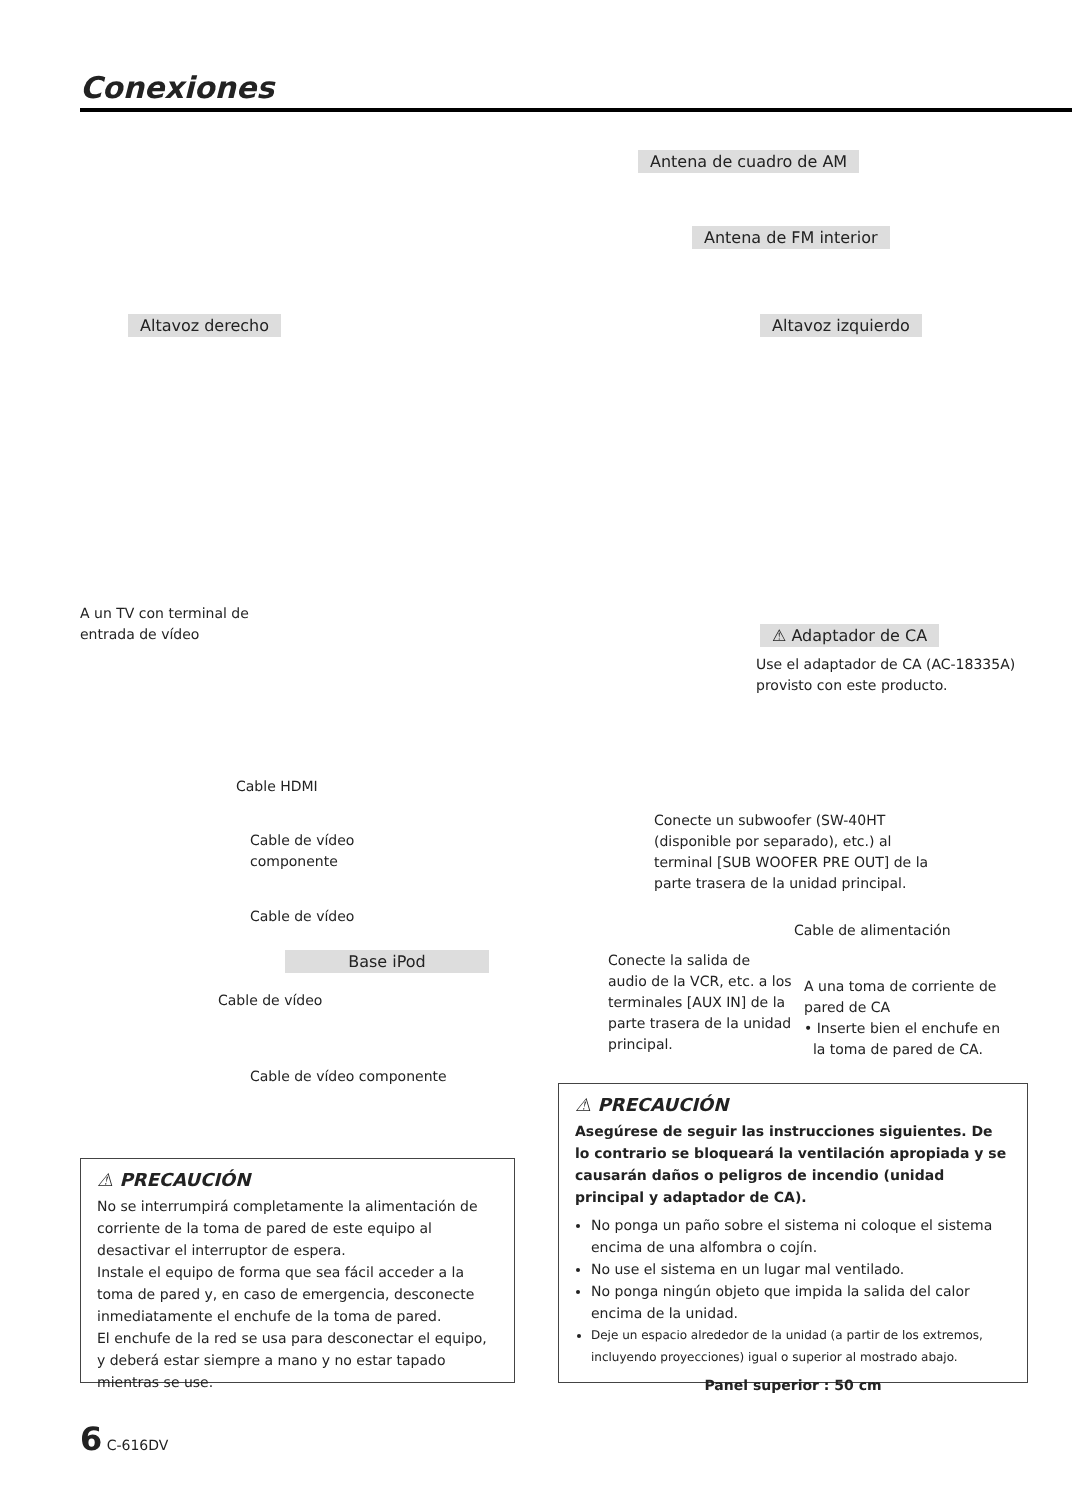Conexiones
Antena de cuadro de AM
Antena de FM interior
Altavoz derecho Altavoz izquierdo
A un TV con terminal de
entrada de vídeo
⚠ Adaptador de CA
Use el adaptador de CA (AC-18335A)
provisto con este producto.
Cable HDMI
Cable de vídeo
componente
Cable de vídeo
Conecte un subwoofer (SW-40HT
(disponible por separado), etc.) al
terminal [SUB WOOFER PRE OUT] de la
parte trasera de la unidad principal.
Cable de alimentación
Base iPod
Conecte la salida de
audio de la VCR, etc. a los
terminales [AUX IN] de la
parte trasera de la unidad
principal.
A una toma de corriente de
pared de CA
• Inserte bien el enchufe en
la toma de pared de CA.
Cable de vídeo
Cable de vídeo componente
⚠ PRECAUCIÓN
No se interrumpirá completamente la alimentación de corriente de la toma de pared de este equipo al desactivar el interruptor de espera.
Instale el equipo de forma que sea fácil acceder a la toma de pared y, en caso de emergencia, desconecte inmediatamente el enchufe de la toma de pared.
El enchufe de la red se usa para desconectar el equipo, y deberá estar siempre a mano y no estar tapado mientras se use.
⚠ PRECAUCIÓN
Asegúrese de seguir las instrucciones siguientes. De lo contrario se bloqueará la ventilación apropiada y se causarán daños o peligros de incendio (unidad principal y adaptador de CA).
No ponga un paño sobre el sistema ni coloque el sistema encima de una alfombra o cojín.
No use el sistema en un lugar mal ventilado.
No ponga ningún objeto que impida la salida del calor encima de la unidad.
Deje un espacio alrededor de la unidad (a partir de los extremos, incluyendo proyecciones) igual o superior al mostrado abajo.
Panel superior : 50 cm
6 C-616DV